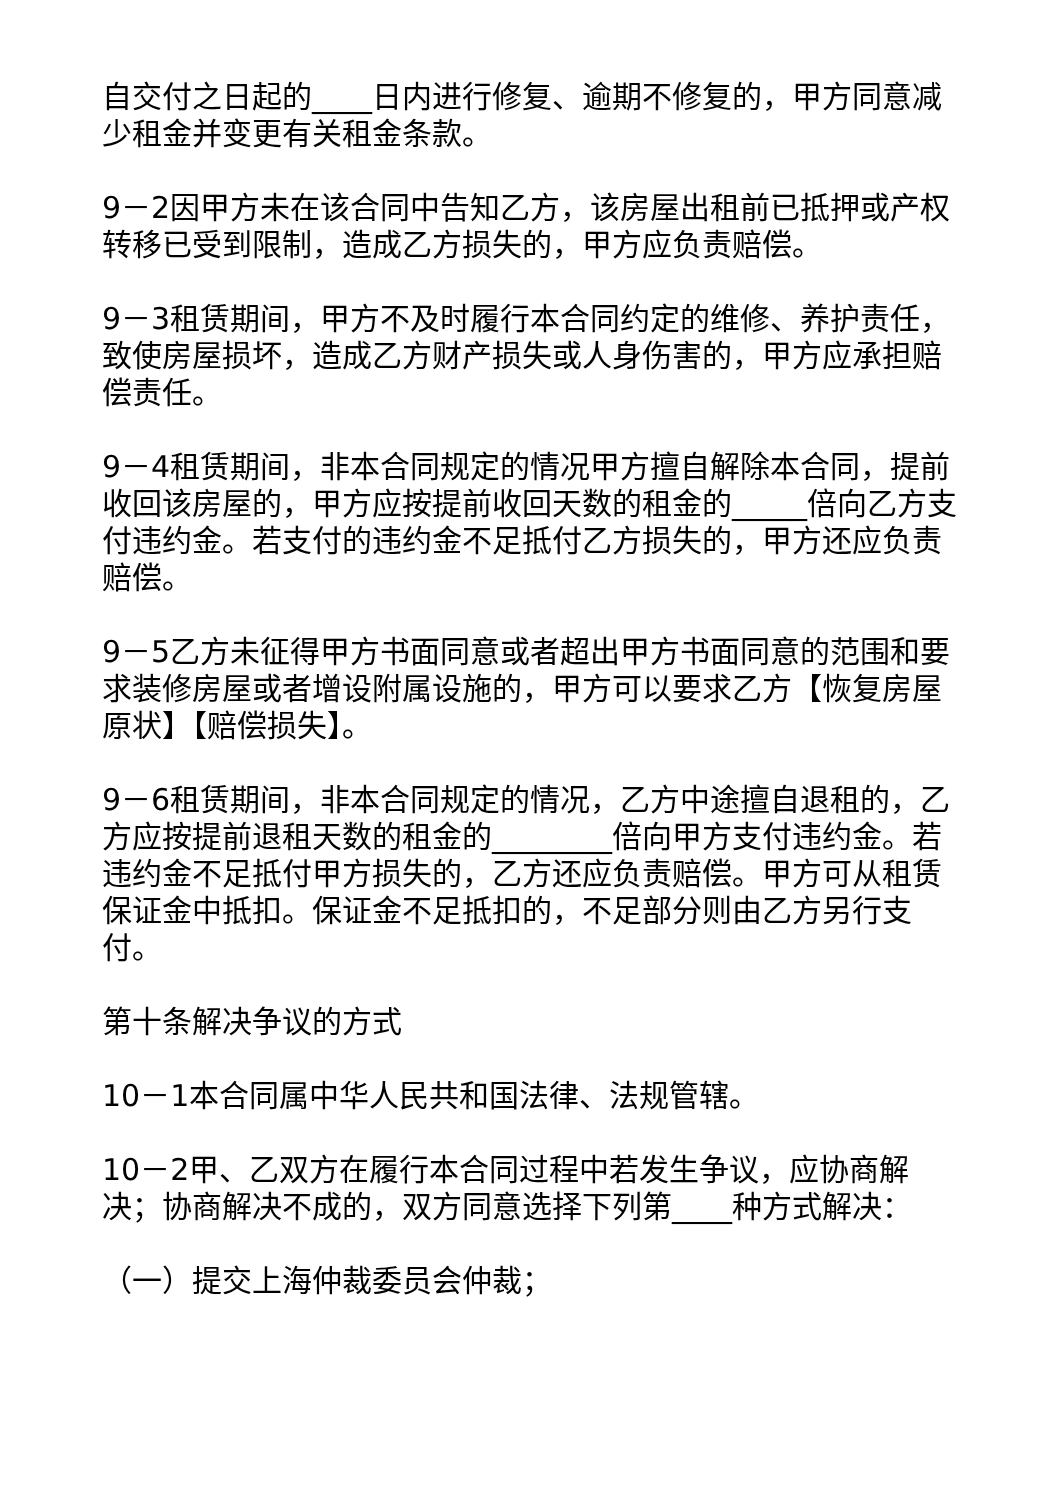自交付之日起的____日内进行修复、逾期不修复的，甲方同意减少租金并变更有关租金条款。
9－2因甲方未在该合同中告知乙方，该房屋出租前已抵押或产权转移已受到限制，造成乙方损失的，甲方应负责赔偿。
9－3租赁期间，甲方不及时履行本合同约定的维修、养护责任，致使房屋损坏，造成乙方财产损失或人身伤害的，甲方应承担赔偿责任。
9－4租赁期间，非本合同规定的情况甲方擅自解除本合同，提前收回该房屋的，甲方应按提前收回天数的租金的_____倍向乙方支付违约金。若支付的违约金不足抵付乙方损失的，甲方还应负责赔偿。
9－5乙方未征得甲方书面同意或者超出甲方书面同意的范围和要求装修房屋或者增设附属设施的，甲方可以要求乙方【恢复房屋原状】【赔偿损失】。
9－6租赁期间，非本合同规定的情况，乙方中途擅自退租的，乙方应按提前退租天数的租金的________倍向甲方支付违约金。若违约金不足抵付甲方损失的，乙方还应负责赔偿。甲方可从租赁保证金中抵扣。保证金不足抵扣的，不足部分则由乙方另行支付。
第十条解决争议的方式
10－1本合同属中华人民共和国法律、法规管辖。
10－2甲、乙双方在履行本合同过程中若发生争议，应协商解决；协商解决不成的，双方同意选择下列第____种方式解决：
（一）提交上海仲裁委员会仲裁；